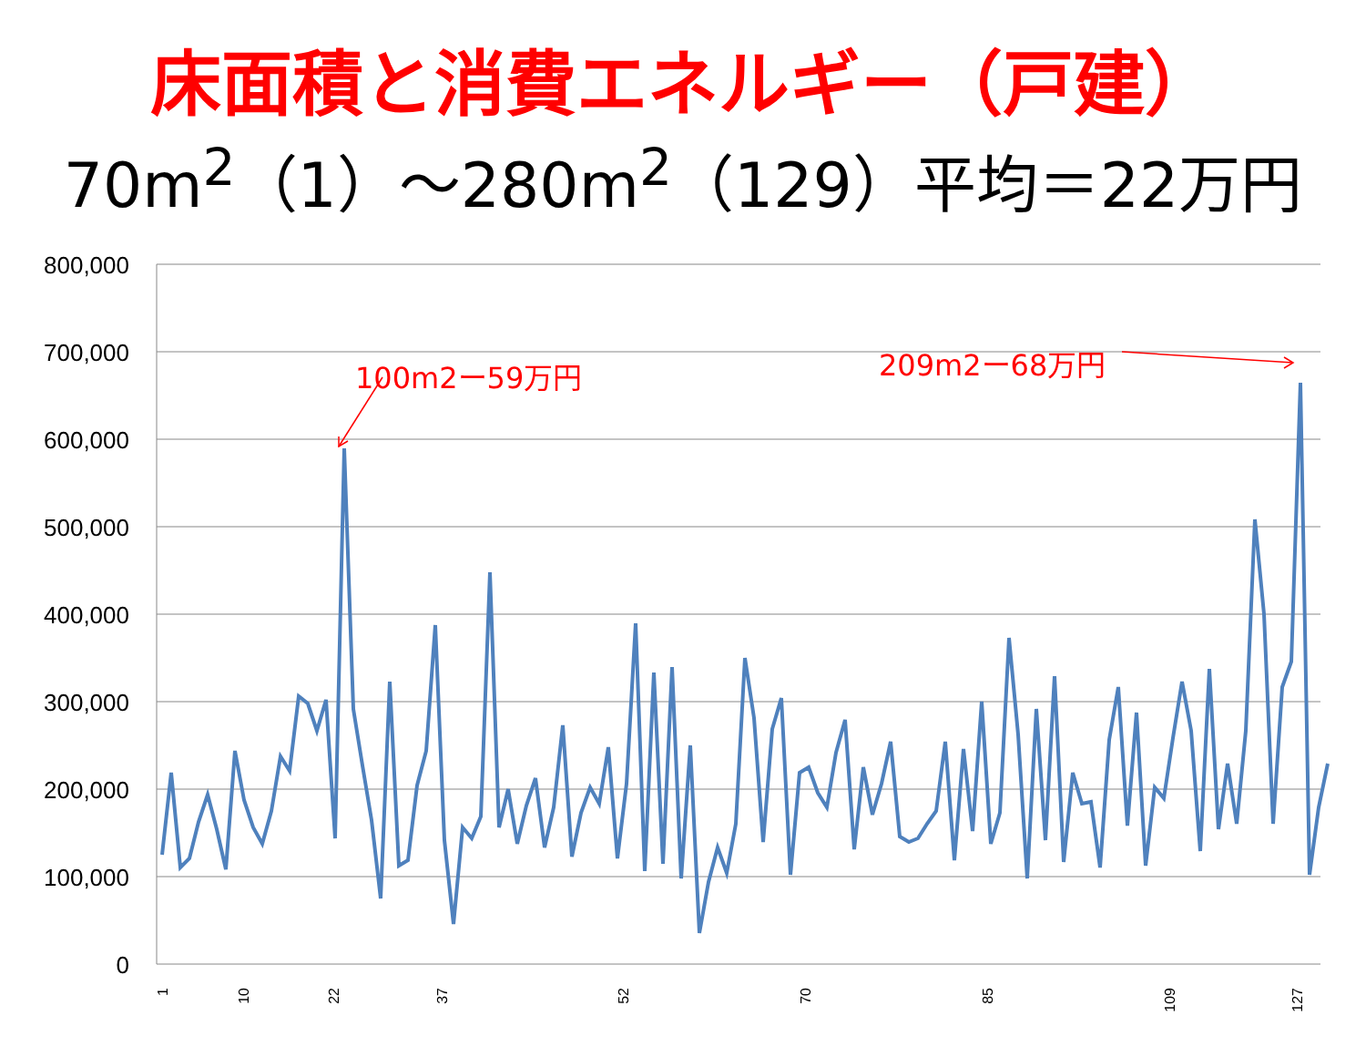床面積と消費エネルギー（戸建）
70m<sup>2</sup>（1）～280m<sup>2</sup>（129）平均＝22万円
800,000
700,000
600,000
500,000
400,000
300,000
200,000
100,000
0
1
10
22
37
52
70
85
109
127
100m2ー59万円 209m2ー68万円